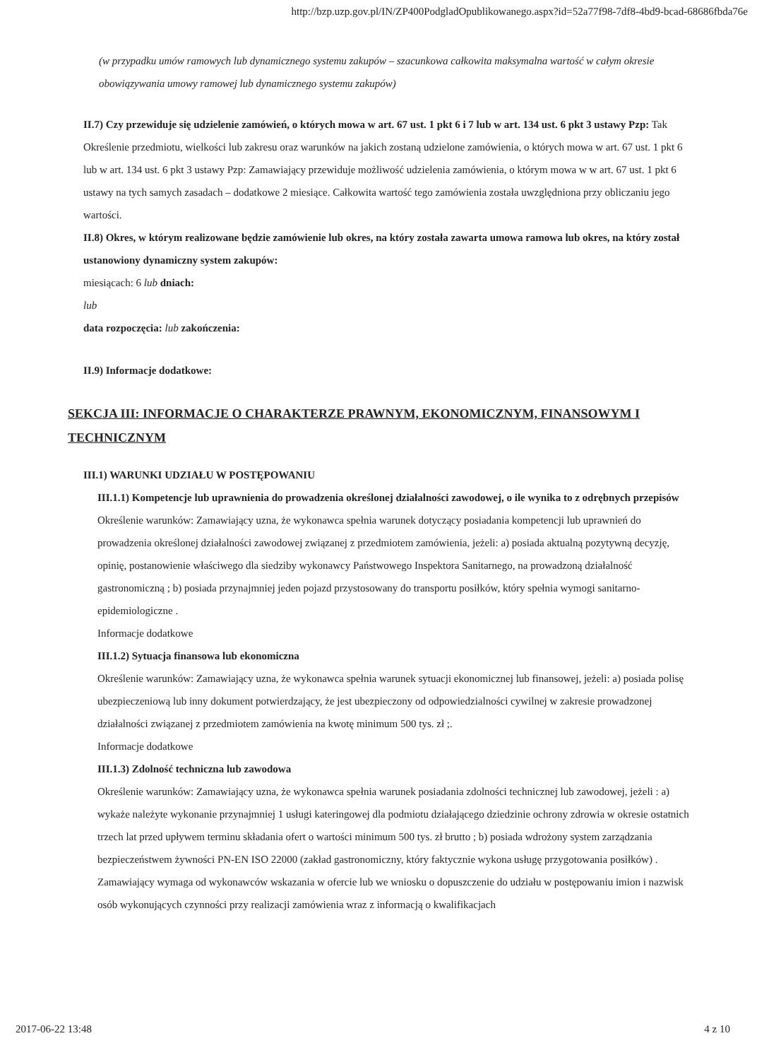http://bzp.uzp.gov.pl/IN/ZP400PodgladOpublikowanego.aspx?id=52a77f98-7df8-4bd9-bcad-68686fbda76e
(w przypadku umów ramowych lub dynamicznego systemu zakupów – szacunkowa całkowita maksymalna wartość w całym okresie obowiązywania umowy ramowej lub dynamicznego systemu zakupów)
II.7) Czy przewiduje się udzielenie zamówień, o których mowa w art. 67 ust. 1 pkt 6 i 7 lub w art. 134 ust. 6 pkt 3 ustawy Pzp: Tak
Określenie przedmiotu, wielkości lub zakresu oraz warunków na jakich zostaną udzielone zamówienia, o których mowa w art. 67 ust. 1 pkt 6 lub w art. 134 ust. 6 pkt 3 ustawy Pzp: Zamawiający przewiduje możliwość udzielenia zamówienia, o którym mowa w w art. 67 ust. 1 pkt 6 ustawy na tych samych zasadach – dodatkowe 2 miesiące. Całkowita wartość tego zamówienia została uwzględniona przy obliczaniu jego wartości.
II.8) Okres, w którym realizowane będzie zamówienie lub okres, na który została zawarta umowa ramowa lub okres, na który został ustanowiony dynamiczny system zakupów:
miesiącach: 6 lub dniach:
lub
data rozpoczęcia: lub zakończenia:
II.9) Informacje dodatkowe:
SEKCJA III: INFORMACJE O CHARAKTERZE PRAWNYM, EKONOMICZNYM, FINANSOWYM I TECHNICZNYM
III.1) WARUNKI UDZIAŁU W POSTĘPOWANIU
III.1.1) Kompetencje lub uprawnienia do prowadzenia określonej działalności zawodowej, o ile wynika to z odrębnych przepisów
Określenie warunków: Zamawiający uzna, że wykonawca spełnia warunek dotyczący posiadania kompetencji lub uprawnień do prowadzenia określonej działalności zawodowej związanej z przedmiotem zamówienia, jeżeli: a) posiada aktualną pozytywną decyzję, opinię, postanowienie właściwego dla siedziby wykonawcy Państwowego Inspektora Sanitarnego, na prowadzoną działalność gastronomiczną ; b) posiada przynajmniej jeden pojazd przystosowany do transportu posiłków, który spełnia wymogi sanitarno-epidemiologiczne .
Informacje dodatkowe
III.1.2) Sytuacja finansowa lub ekonomiczna
Określenie warunków: Zamawiający uzna, że wykonawca spełnia warunek sytuacji ekonomicznej lub finansowej, jeżeli: a) posiada polisę ubezpieczeniową lub inny dokument potwierdzający, że jest ubezpieczony od odpowiedzialności cywilnej w zakresie prowadzonej działalności związanej z przedmiotem zamówienia na kwotę minimum 500 tys. zł ;.
Informacje dodatkowe
III.1.3) Zdolność techniczna lub zawodowa
Określenie warunków: Zamawiający uzna, że wykonawca spełnia warunek posiadania zdolności technicznej lub zawodowej, jeżeli : a) wykaże należyte wykonanie przynajmniej 1 usługi kateringowej dla podmiotu działającego dziedzinie ochrony zdrowia w okresie ostatnich trzech lat przed upływem terminu składania ofert o wartości minimum 500 tys. zł brutto ; b) posiada wdrożony system zarządzania bezpieczeństwem żywności PN-EN ISO 22000 (zakład gastronomiczny, który faktycznie wykona usługę przygotowania posiłków) .
Zamawiający wymaga od wykonawców wskazania w ofercie lub we wniosku o dopuszczenie do udziału w postępowaniu imion i nazwisk osób wykonujących czynności przy realizacji zamówienia wraz z informacją o kwalifikacjach
2017-06-22 13:48 4 z 10